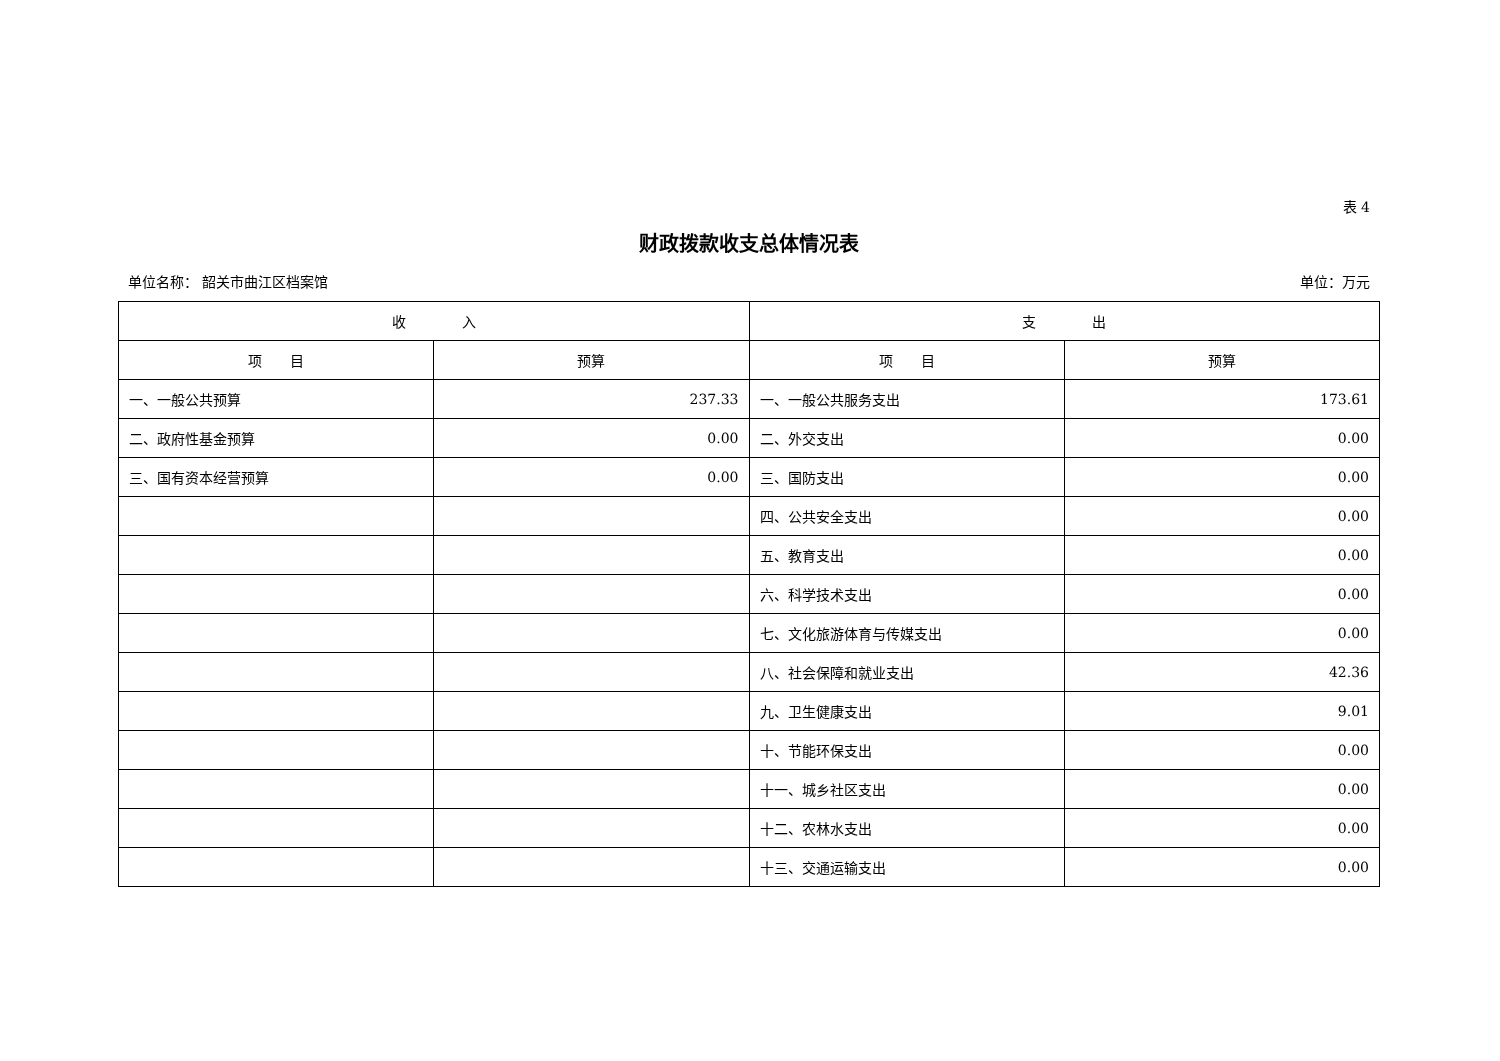表 4
财政拨款收支总体情况表
单位名称： 韶关市曲江区档案馆 单位：万元
| 收 入 | | 支 出 | |
| --- | --- | --- | --- |
| 项 目 | 预算 | 项 目 | 预算 |
| 一、一般公共预算 | 237.33 | 一、一般公共服务支出 | 173.61 |
| 二、政府性基金预算 | 0.00 | 二、外交支出 | 0.00 |
| 三、国有资本经营预算 | 0.00 | 三、国防支出 | 0.00 |
| | | 四、公共安全支出 | 0.00 |
| | | 五、教育支出 | 0.00 |
| | | 六、科学技术支出 | 0.00 |
| | | 七、文化旅游体育与传媒支出 | 0.00 |
| | | 八、社会保障和就业支出 | 42.36 |
| | | 九、卫生健康支出 | 9.01 |
| | | 十、节能环保支出 | 0.00 |
| | | 十一、城乡社区支出 | 0.00 |
| | | 十二、农林水支出 | 0.00 |
| | | 十三、交通运输支出 | 0.00 |